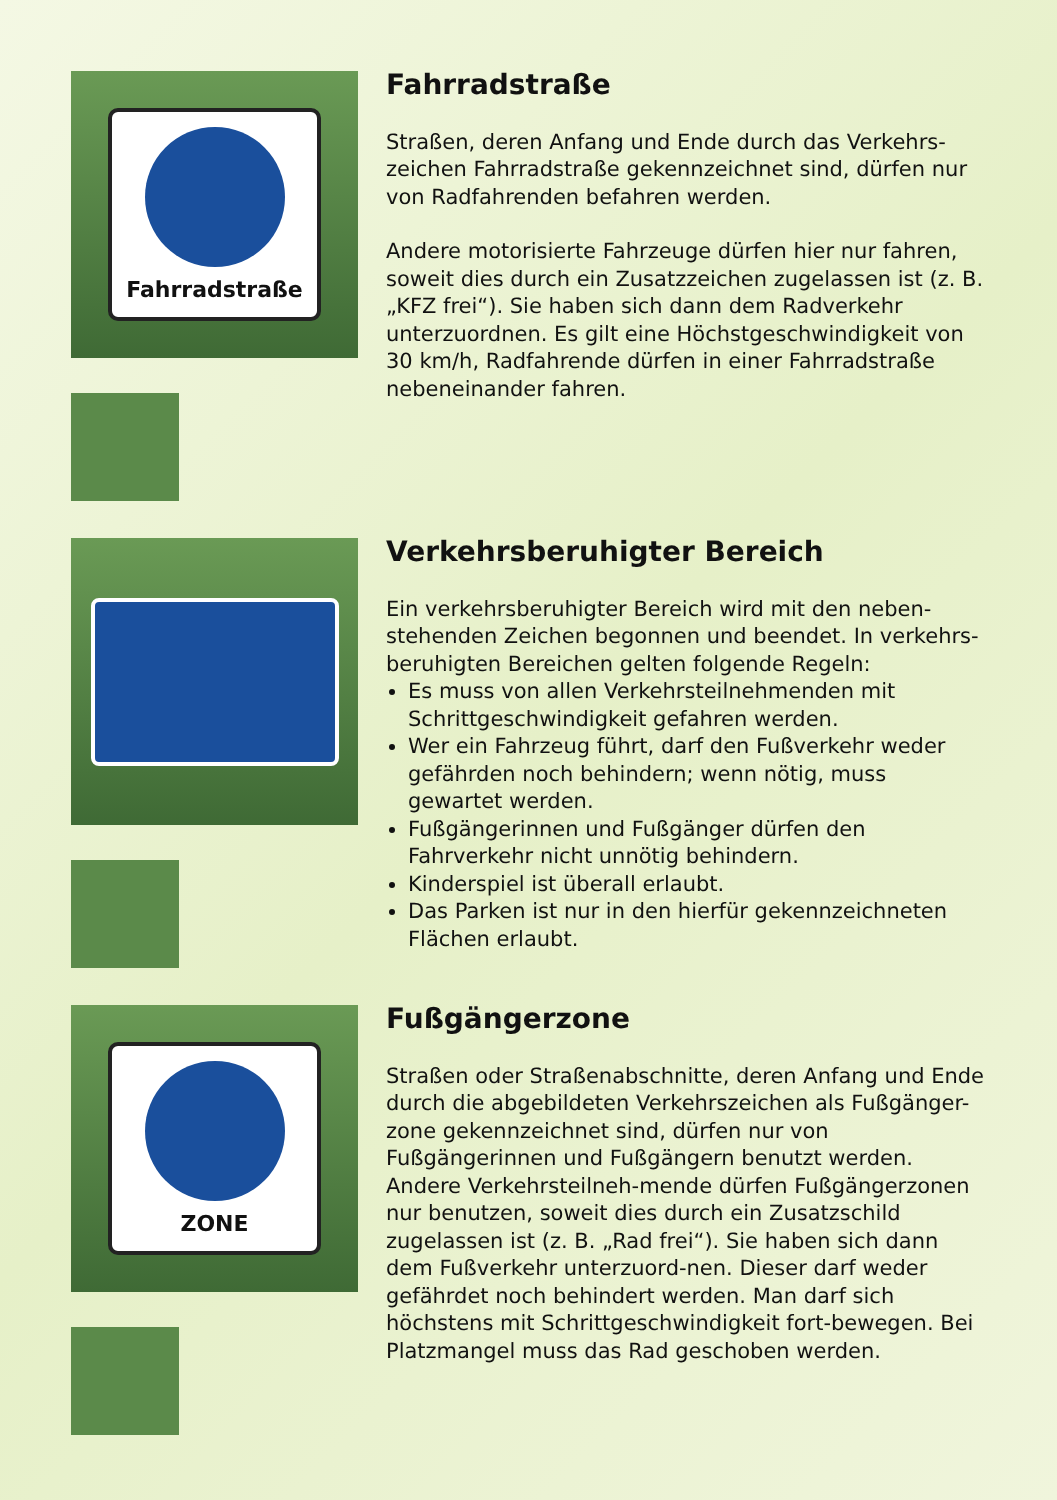Fahrradstraße
Fahrradstraße
Straßen, deren Anfang und Ende durch das Verkehrs-zeichen Fahrradstraße gekennzeichnet sind, dürfen nur von Radfahrenden befahren werden.
Andere motorisierte Fahrzeuge dürfen hier nur fahren, soweit dies durch ein Zusatzzeichen zugelassen ist (z. B. „KFZ frei“). Sie haben sich dann dem Radverkehr unterzuordnen. Es gilt eine Höchstgeschwindigkeit von 30 km/h, Radfahrende dürfen in einer Fahrradstraße nebeneinander fahren.
Verkehrsberuhigter Bereich
Ein verkehrsberuhigter Bereich wird mit den neben-stehenden Zeichen begonnen und beendet. In verkehrs-beruhigten Bereichen gelten folgende Regeln:
Es muss von allen Verkehrsteilnehmenden mit Schrittgeschwindigkeit gefahren werden.
Wer ein Fahrzeug führt, darf den Fußverkehr weder gefährden noch behindern; wenn nötig, muss gewartet werden.
Fußgängerinnen und Fußgänger dürfen den Fahrverkehr nicht unnötig behindern.
Kinderspiel ist überall erlaubt.
Das Parken ist nur in den hierfür gekennzeichneten Flächen erlaubt.
ZONE
Fußgängerzone
Straßen oder Straßenabschnitte, deren Anfang und Ende durch die abgebildeten Verkehrszeichen als Fußgänger-zone gekennzeichnet sind, dürfen nur von Fußgängerinnen und Fußgängern benutzt werden. Andere Verkehrsteilneh-mende dürfen Fußgängerzonen nur benutzen, soweit dies durch ein Zusatzschild zugelassen ist (z. B. „Rad frei“). Sie haben sich dann dem Fußverkehr unterzuord-nen. Dieser darf weder gefährdet noch behindert werden. Man darf sich höchstens mit Schrittgeschwindigkeit fort-bewegen. Bei Platzmangel muss das Rad geschoben werden.